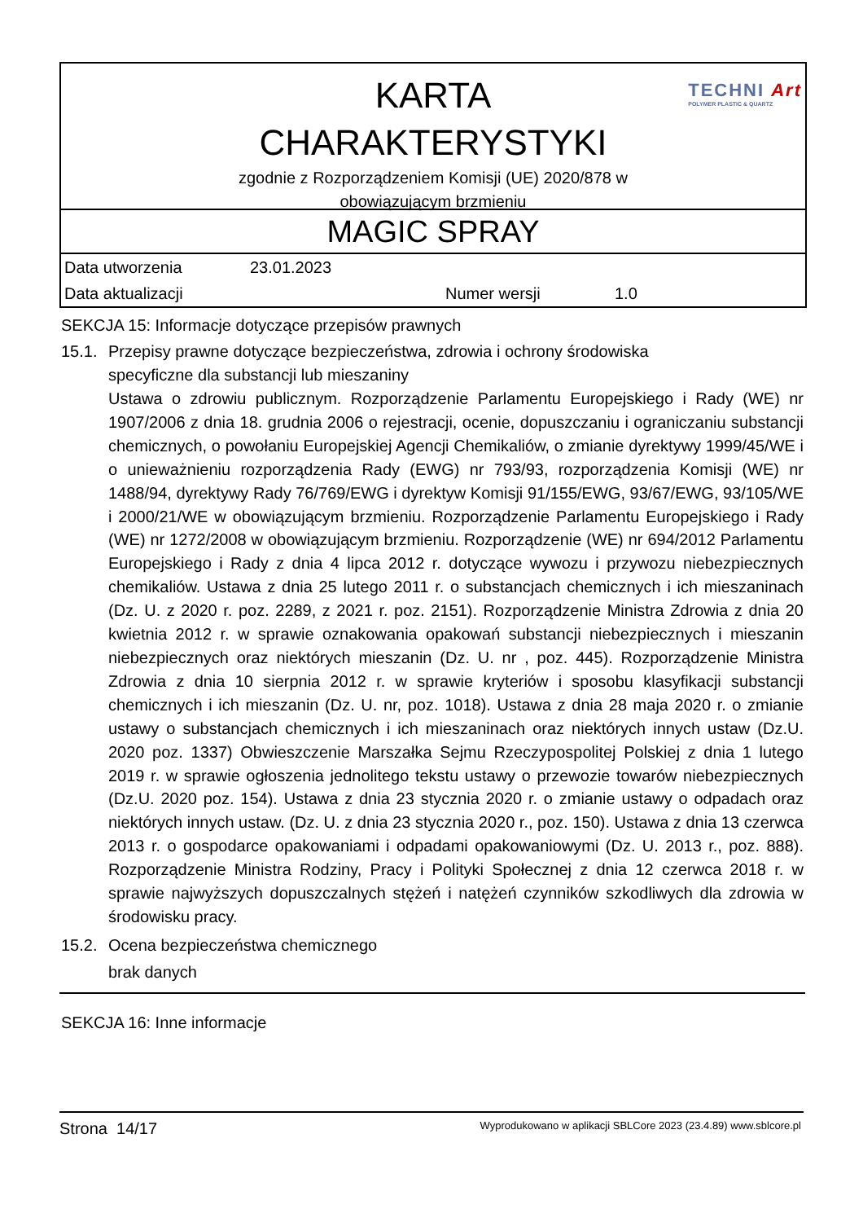KARTA
CHARAKTERYSTYKI
zgodnie z Rozporządzeniem Komisji (UE) 2020/878 w
obowiązującym brzmieniu
TECHNI Art
POLYMER PLASTIC & QUARTZ
MAGIC SPRAY
| Data utworzenia | 23.01.2023 | | |
| Data aktualizacji | | Numer wersji | 1.0 |
SEKCJA 15: Informacje dotyczące przepisów prawnych
15.1. Przepisy prawne dotyczące bezpieczeństwa, zdrowia i ochrony środowiska
specyficzne dla substancji lub mieszaniny
Ustawa o zdrowiu publicznym. Rozporządzenie Parlamentu Europejskiego i Rady (WE) nr 1907/2006 z dnia 18. grudnia 2006 o rejestracji, ocenie, dopuszczaniu i ograniczaniu substancji chemicznych, o powołaniu Europejskiej Agencji Chemikaliów, o zmianie dyrektywy 1999/45/WE i o unieważnieniu rozporządzenia Rady (EWG) nr 793/93, rozporządzenia Komisji (WE) nr 1488/94, dyrektywy Rady 76/769/EWG i dyrektyw Komisji 91/155/EWG, 93/67/EWG, 93/105/WE i 2000/21/WE w obowiązującym brzmieniu. Rozporządzenie Parlamentu Europejskiego i Rady (WE) nr 1272/2008 w obowiązującym brzmieniu. Rozporządzenie (WE) nr 694/2012 Parlamentu Europejskiego i Rady z dnia 4 lipca 2012 r. dotyczące wywozu i przywozu niebezpiecznych chemikaliów. Ustawa z dnia 25 lutego 2011 r. o substancjach chemicznych i ich mieszaninach (Dz. U. z 2020 r. poz. 2289, z 2021 r. poz. 2151). Rozporządzenie Ministra Zdrowia z dnia 20 kwietnia 2012 r. w sprawie oznakowania opakowań substancji niebezpiecznych i mieszanin niebezpiecznych oraz niektórych mieszanin (Dz. U. nr , poz. 445). Rozporządzenie Ministra Zdrowia z dnia 10 sierpnia 2012 r. w sprawie kryteriów i sposobu klasyfikacji substancji chemicznych i ich mieszanin (Dz. U. nr, poz. 1018). Ustawa z dnia 28 maja 2020 r. o zmianie ustawy o substancjach chemicznych i ich mieszaninach oraz niektórych innych ustaw (Dz.U. 2020 poz. 1337) Obwieszczenie Marszałka Sejmu Rzeczypospolitej Polskiej z dnia 1 lutego 2019 r. w sprawie ogłoszenia jednolitego tekstu ustawy o przewozie towarów niebezpiecznych (Dz.U. 2020 poz. 154). Ustawa z dnia 23 stycznia 2020 r. o zmianie ustawy o odpadach oraz niektórych innych ustaw. (Dz. U. z dnia 23 stycznia 2020 r., poz. 150). Ustawa z dnia 13 czerwca 2013 r. o gospodarce opakowaniami i odpadami opakowaniowymi (Dz. U. 2013 r., poz. 888). Rozporządzenie Ministra Rodziny, Pracy i Polityki Społecznej z dnia 12 czerwca 2018 r. w sprawie najwyższych dopuszczalnych stężeń i natężeń czynników szkodliwych dla zdrowia w środowisku pracy.
15.2. Ocena bezpieczeństwa chemicznego
brak danych
SEKCJA 16: Inne informacje
Strona 14/17 Wyprodukowano w aplikacji SBLCore 2023 (23.4.89) www.sblcore.pl